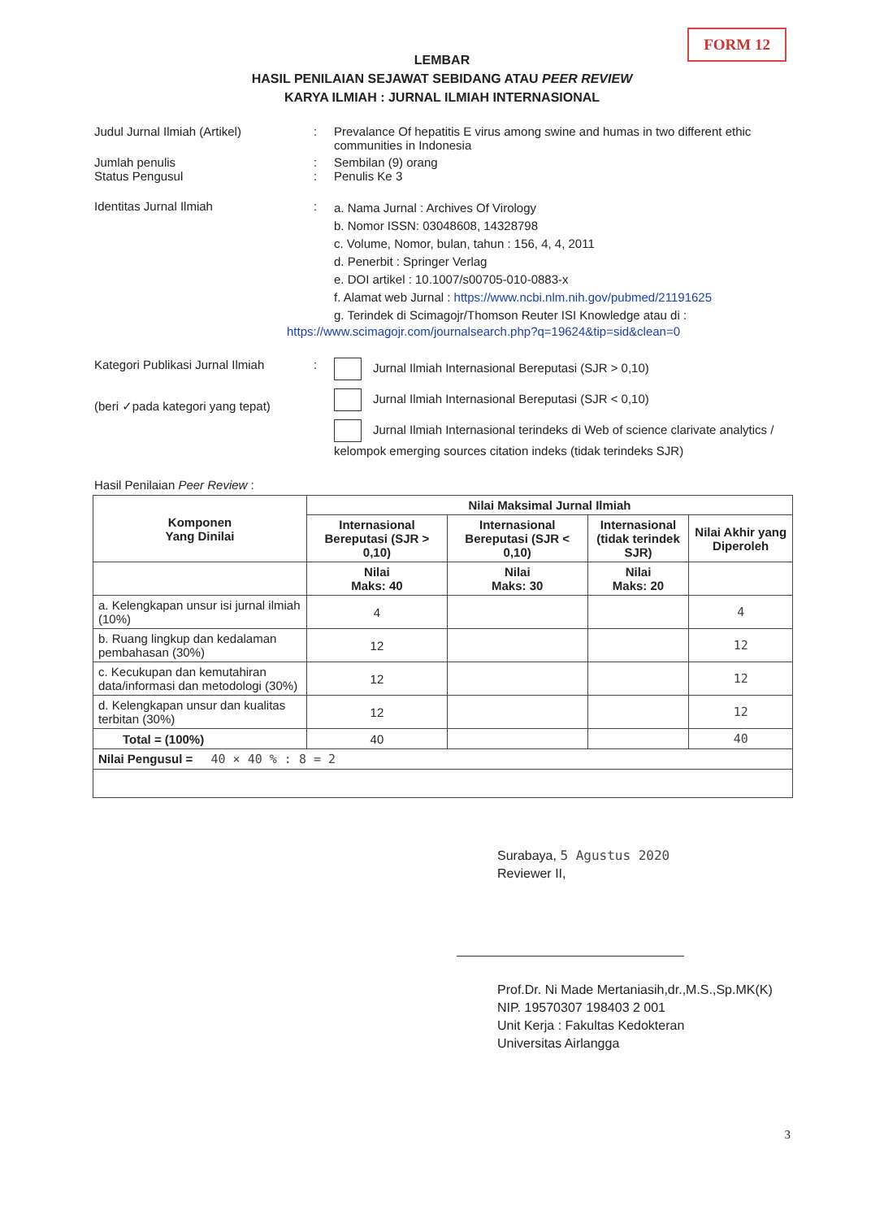FORM 12
LEMBAR
HASIL PENILAIAN SEJAWAT SEBIDANG ATAU PEER REVIEW
KARYA ILMIAH : JURNAL ILMIAH INTERNASIONAL
Judul Jurnal Ilmiah (Artikel) : Prevalance Of hepatitis E virus among swine and humas in two different ethic communities in Indonesia
Jumlah penulis
Status Pengusul
:
:
Sembilan (9) orang
Penulis Ke 3
Identitas Jurnal Ilmiah :
a. Nama Jurnal : Archives Of Virology
b. Nomor ISSN: 03048608, 14328798
c. Volume, Nomor, bulan, tahun : 156, 4, 4, 2011
d. Penerbit : Springer Verlag
e. DOI artikel : 10.1007/s00705-010-0883-x
f. Alamat web Jurnal : https://www.ncbi.nlm.nih.gov/pubmed/21191625
g. Terindek di Scimagojr/Thomson Reuter ISI Knowledge atau di :
https://www.scimagojr.com/journalsearch.php?q=19624&tip=sid&clean=0
Kategori Publikasi Jurnal Ilmiah
(beri ✓pada kategori yang tepat)
:
Jurnal Ilmiah Internasional Bereputasi (SJR > 0,10)
Jurnal Ilmiah Internasional Bereputasi (SJR < 0,10)
Jurnal Ilmiah Internasional terindeks di Web of science clarivate analytics / kelompok emerging sources citation indeks (tidak terindeks SJR)
Hasil Penilaian Peer Review :
| Komponen Yang Dinilai | Nilai Maksimal Jurnal Ilmiah | | | |
| --- | --- | --- | --- | --- |
| | Internasional Bereputasi (SJR > 0,10) | Internasional Bereputasi (SJR < 0,10) | Internasional (tidak terindek SJR) | Nilai Akhir yang Diperoleh |
| | Nilai Maks: 40 | Nilai Maks: 30 | Nilai Maks: 20 | |
| a. Kelengkapan unsur isi jurnal ilmiah (10%) | 4 | | | 4 |
| b. Ruang lingkup dan kedalaman pembahasan (30%) | 12 | | | 12 |
| c. Kecukupan dan kemutahiran data/informasi dan metodologi (30%) | 12 | | | 12 |
| d. Kelengkapan unsur dan kualitas terbitan (30%) | 12 | | | 12 |
| Total = (100%) | 40 | | | 40 |
| Nilai Pengusul = 40 × 40 % : 8 = 2 | | | | |
Surabaya, 5 Agustus 2020
Reviewer II,
Prof.Dr. Ni Made Mertaniasih,dr.,M.S.,Sp.MK(K)
NIP. 19570307 198403 2 001
Unit Kerja : Fakultas Kedokteran
Universitas Airlangga
3